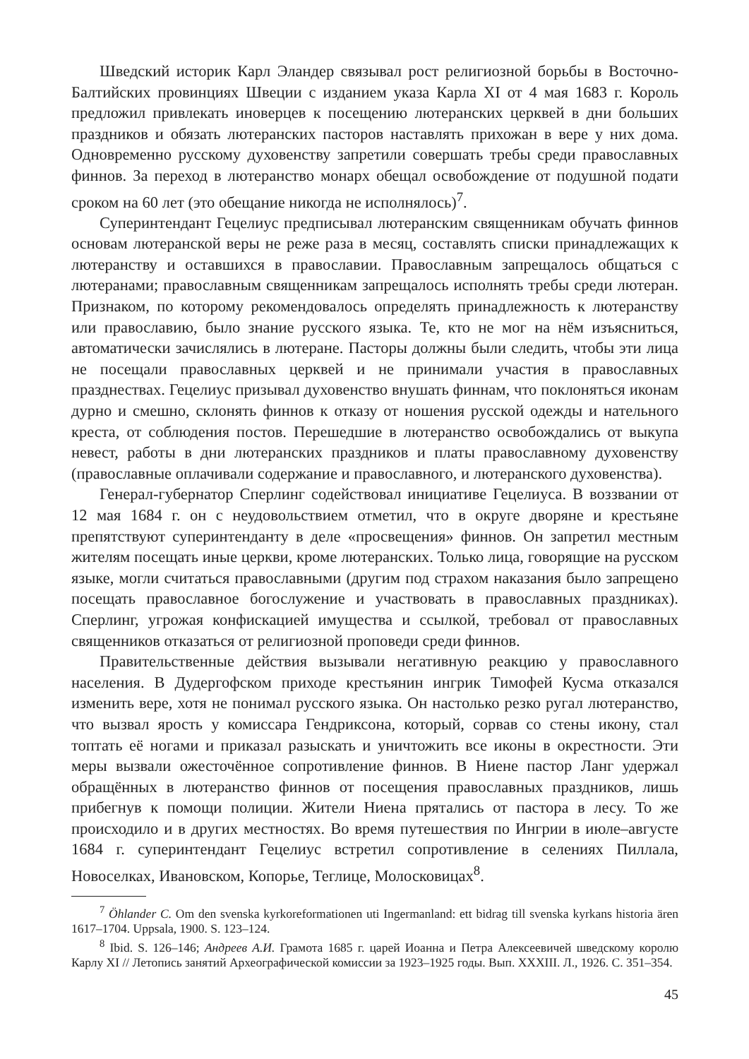Шведский историк Карл Эландер связывал рост религиозной борьбы в Восточно-Балтийских провинциях Швеции с изданием указа Карла XI от 4 мая 1683 г. Король предложил привлекать иноверцев к посещению лютеранских церквей в дни больших праздников и обязать лютеранских пасторов наставлять прихожан в вере у них дома. Одновременно русскому духовенству запретили совершать требы среди православных финнов. За переход в лютеранство монарх обещал освобождение от подушной подати сроком на 60 лет (это обещание никогда не исполнялось)<sup>7</sup>.
Суперинтендант Гецелиус предписывал лютеранским священникам обучать финнов основам лютеранской веры не реже раза в месяц, составлять списки принадлежащих к лютеранству и оставшихся в православии. Православным запрещалось общаться с лютеранами; православным священникам запрещалось исполнять требы среди лютеран. Признаком, по которому рекомендовалось определять принадлежность к лютеранству или православию, было знание русского языка. Те, кто не мог на нём изъясниться, автоматически зачислялись в лютеране. Пасторы должны были следить, чтобы эти лица не посещали православных церквей и не принимали участия в православных празднествах. Гецелиус призывал духовенство внушать финнам, что поклоняться иконам дурно и смешно, склонять финнов к отказу от ношения русской одежды и нательного креста, от соблюдения постов. Перешедшие в лютеранство освобождались от выкупа невест, работы в дни лютеранских праздников и платы православному духовенству (православные оплачивали содержание и православного, и лютеранского духовенства).
Генерал-губернатор Сперлинг содействовал инициативе Гецелиуса. В воззвании от 12 мая 1684 г. он с неудовольствием отметил, что в округе дворяне и крестьяне препятствуют суперинтенданту в деле «просвещения» финнов. Он запретил местным жителям посещать иные церкви, кроме лютеранских. Только лица, говорящие на русском языке, могли считаться православными (другим под страхом наказания было запрещено посещать православное богослужение и участвовать в православных праздниках). Сперлинг, угрожая конфискацией имущества и ссылкой, требовал от православных священников отказаться от религиозной проповеди среди финнов.
Правительственные действия вызывали негативную реакцию у православного населения. В Дудергофском приходе крестьянин ингрик Тимофей Кусма отказался изменить вере, хотя не понимал русского языка. Он настолько резко ругал лютеранство, что вызвал ярость у комиссара Гендриксона, который, сорвав со стены икону, стал топтать её ногами и приказал разыскать и уничтожить все иконы в окрестности. Эти меры вызвали ожесточённое сопротивление финнов. В Ниене пастор Ланг удержал обращённых в лютеранство финнов от посещения православных праздников, лишь прибегнув к помощи полиции. Жители Ниена прятались от пастора в лесу. То же происходило и в других местностях. Во время путешествия по Ингрии в июле–августе 1684 г. суперинтендант Гецелиус встретил сопротивление в селениях Пиллала, Новоселках, Ивановском, Копорье, Теглице, Молосковицах<sup>8</sup>.
<sup>7</sup> Öhlander C. Om den svenska kyrkoreformationen uti Ingermanland: ett bidrag till svenska kyrkans historia ären 1617–1704. Uppsala, 1900. S. 123–124.
<sup>8</sup> Ibid. S. 126–146; Андреев А.И. Грамота 1685 г. царей Иоанна и Петра Алексеевичей шведскому королю Карлу XI // Летопись занятий Археографической комиссии за 1923–1925 годы. Вып. XXXIII. Л., 1926. С. 351–354.
45